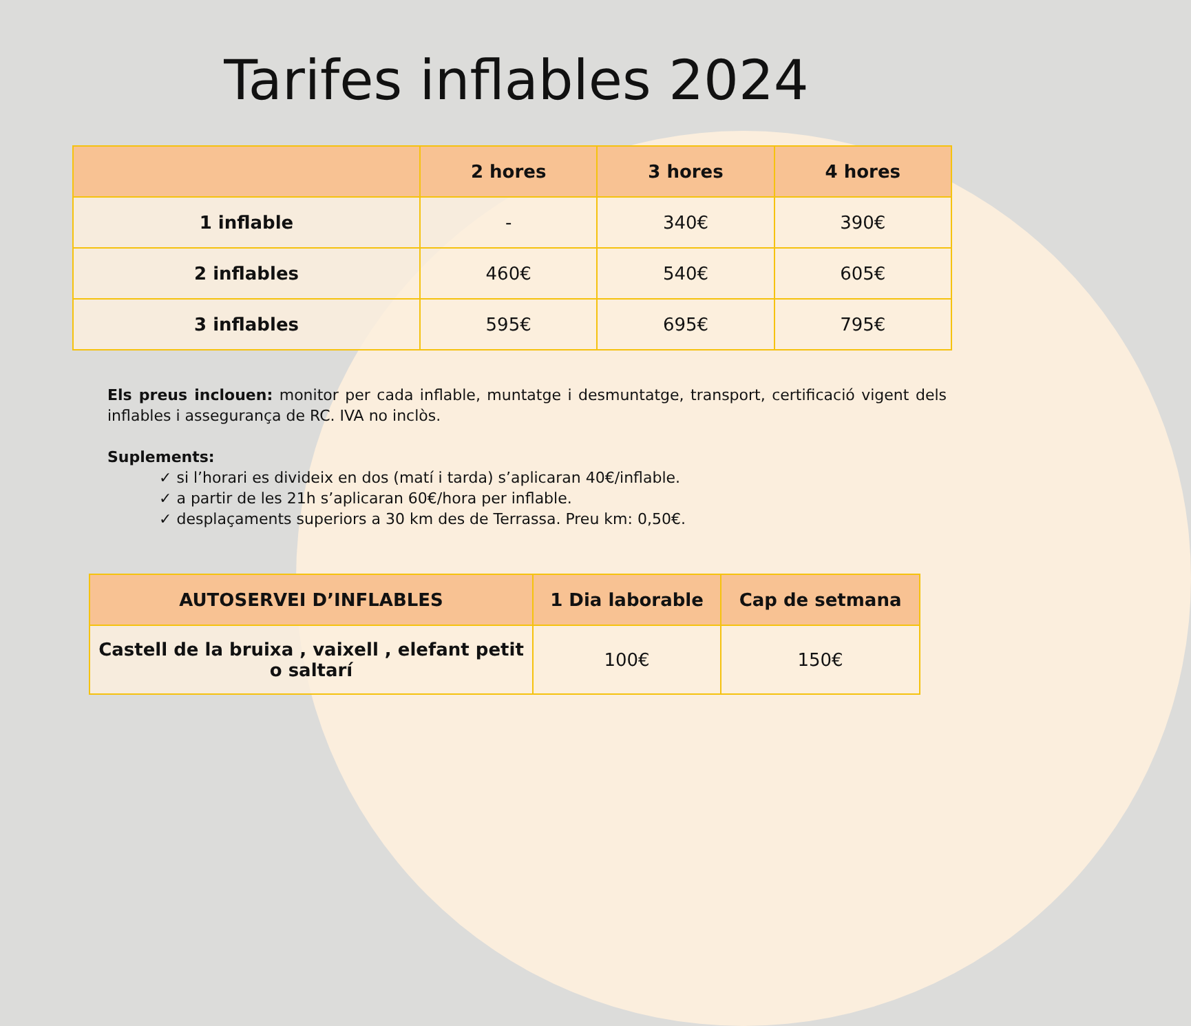Tarifes inflables 2024
| | 2 hores | 3 hores | 4 hores |
| --- | --- | --- | --- |
| 1 inflable | - | 340€ | 390€ |
| 2 inflables | 460€ | 540€ | 605€ |
| 3 inflables | 595€ | 695€ | 795€ |
Els preus inclouen: monitor per cada inflable, muntatge i desmuntatge, transport, certificació vigent dels inflables i assegurança de RC. IVA no inclòs.
Suplements:
✓ si l’horari es divideix en dos (matí i tarda) s’aplicaran 40€/inflable.
✓ a partir de les 21h s’aplicaran 60€/hora per inflable.
✓ desplaçaments superiors a 30 km des de Terrassa. Preu km: 0,50€.
| AUTOSERVEI D’INFLABLES | 1 Dia laborable | Cap de setmana |
| --- | --- | --- |
| Castell de la bruixa , vaixell , elefant petit o saltarí | 100€ | 150€ |